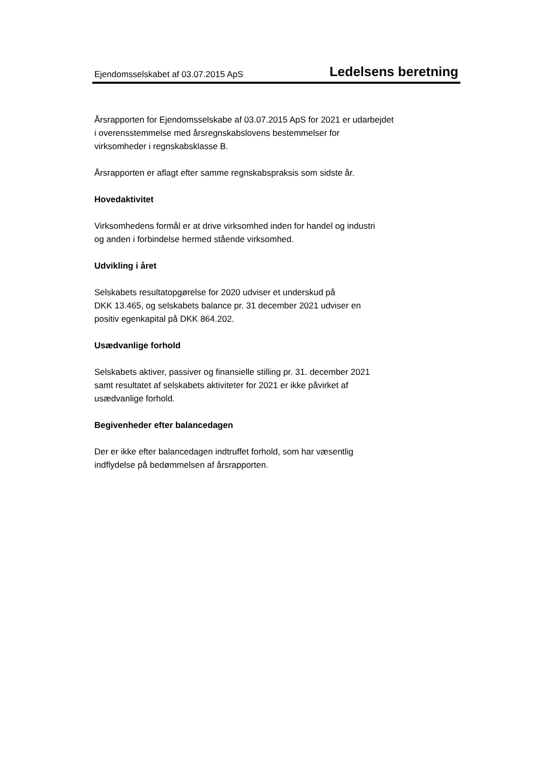Ejendomsselskabet af 03.07.2015 ApS Ledelsens beretning
Årsrapporten for Ejendomsselskabe af 03.07.2015 ApS for 2021 er udarbejdet
i overensstemmelse med årsregnskabslovens bestemmelser for
virksomheder i regnskabsklasse B.
Årsrapporten er aflagt efter samme regnskabspraksis som sidste år.
Hovedaktivitet
Virksomhedens formål er at drive virksomhed inden for handel og industri
og anden i forbindelse hermed stående virksomhed.
Udvikling i året
Selskabets resultatopgørelse for 2020 udviser et underskud på
DKK 13.465, og selskabets balance pr. 31 december 2021 udviser en
positiv egenkapital på DKK 864.202.
Usædvanlige forhold
Selskabets aktiver, passiver og finansielle stilling pr. 31. december 2021
samt resultatet af selskabets aktiviteter for 2021 er ikke påvirket af
usædvanlige forhold.
Begivenheder efter balancedagen
Der er ikke efter balancedagen indtruffet forhold, som har væsentlig
indflydelse på bedømmelsen af årsrapporten.